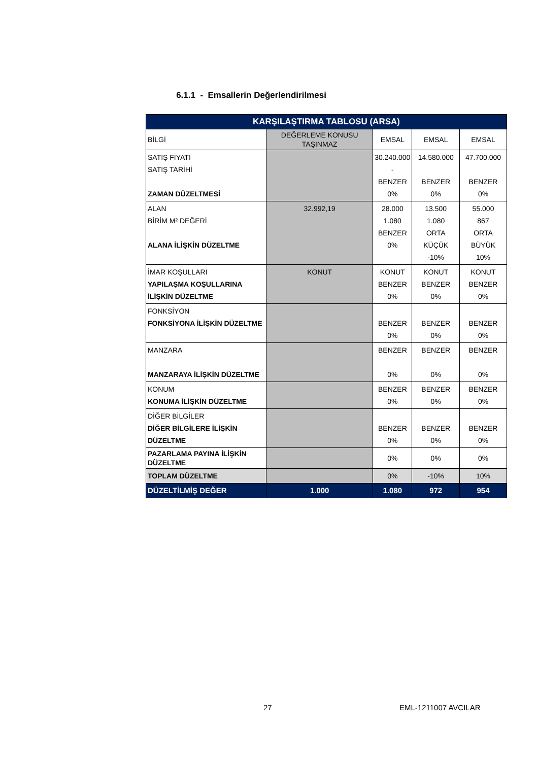6.1.1 - Emsallerin Değerlendirilmesi
| KARŞILAŞTIRMA TABLOSU (ARSA) | | | | |
| --- | --- | --- | --- | --- |
| BİLGİ | DEĞERLEME KONUSU TAŞINMAZ | EMSAL | EMSAL | EMSAL |
| SATIŞ FİYATI SATIŞ TARİHİ ZAMAN DÜZELTMESİ | | 30.240.000 - BENZER 0% | 14.580.000 BENZER 0% | 47.700.000 BENZER 0% |
| ALAN BİRİM M² DEĞERİ ALANA İLİŞKİN DÜZELTME | 32.992,19 | 28.000 1.080 BENZER 0% | 13.500 1.080 ORTA KÜÇÜK -10% | 55.000 867 ORTA BÜYÜK 10% |
| İMAR KOŞULLARI YAPILAŞMA KOŞULLARINA İLİŞKİN DÜZELTME | KONUT | KONUT BENZER 0% | KONUT BENZER 0% | KONUT BENZER 0% |
| FONKSİYON FONKSİYONA İLİŞKİN DÜZELTME | | BENZER 0% | BENZER 0% | BENZER 0% |
| MANZARA MANZARAYA İLİŞKİN DÜZELTME | | BENZER 0% | BENZER 0% | BENZER 0% |
| KONUM KONUMA İLİŞKİN DÜZELTME | | BENZER 0% | BENZER 0% | BENZER 0% |
| DİĞER BİLGİLER DİĞER BİLGİLERE İLİŞKİN DÜZELTME | | BENZER 0% | BENZER 0% | BENZER 0% |
| PAZARLAMA PAYINA İLİŞKİN DÜZELTME | | 0% | 0% | 0% |
| TOPLAM DÜZELTME | | 0% | -10% | 10% |
| DÜZELTİLMİŞ DEĞER | 1.000 | 1.080 | 972 | 954 |
27 EML-1211007 AVCILAR